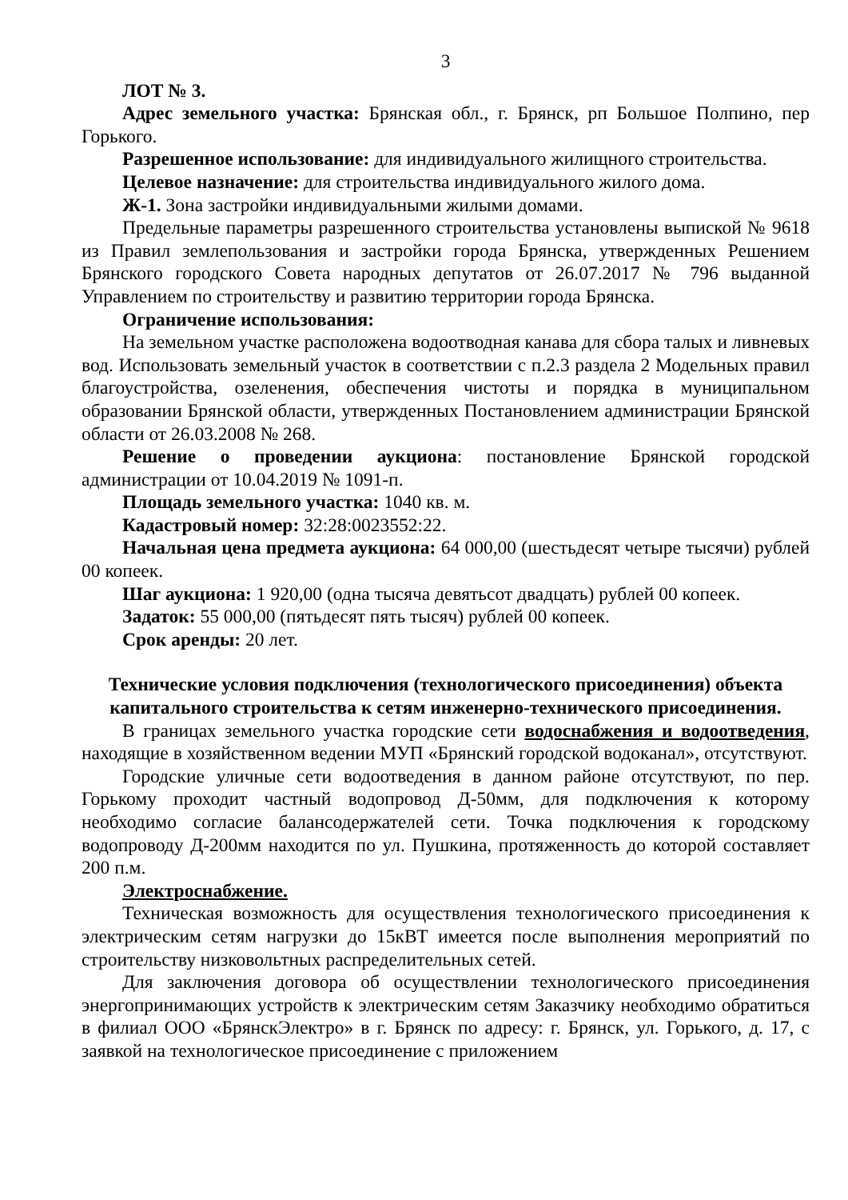3
ЛОТ № 3.
Адрес земельного участка: Брянская обл., г. Брянск, рп Большое Полпино, пер Горького.
Разрешенное использование: для индивидуального жилищного строительства.
Целевое назначение: для строительства индивидуального жилого дома.
Ж-1. Зона застройки индивидуальными жилыми домами.
Предельные параметры разрешенного строительства установлены выпиской № 9618 из Правил землепользования и застройки города Брянска, утвержденных Решением Брянского городского Совета народных депутатов от 26.07.2017 № 796 выданной Управлением по строительству и развитию территории города Брянска.
Ограничение использования:
На земельном участке расположена водоотводная канава для сбора талых и ливневых вод. Использовать земельный участок в соответствии с п.2.3 раздела 2 Модельных правил благоустройства, озеленения, обеспечения чистоты и порядка в муниципальном образовании Брянской области, утвержденных Постановлением администрации Брянской области от 26.03.2008 № 268.
Решение о проведении аукциона: постановление Брянской городской администрации от 10.04.2019 № 1091-п.
Площадь земельного участка: 1040 кв. м.
Кадастровый номер: 32:28:0023552:22.
Начальная цена предмета аукциона: 64 000,00 (шестьдесят четыре тысячи) рублей 00 копеек.
Шаг аукциона: 1 920,00 (одна тысяча девятьсот двадцать) рублей 00 копеек.
Задаток: 55 000,00 (пятьдесят пять тысяч) рублей 00 копеек.
Срок аренды: 20 лет.
Технические условия подключения (технологического присоединения) объекта капитального строительства к сетям инженерно-технического присоединения.
В границах земельного участка городские сети водоснабжения и водоотведения, находящие в хозяйственном ведении МУП «Брянский городской водоканал», отсутствуют.
Городские уличные сети водоотведения в данном районе отсутствуют, по пер. Горькому проходит частный водопровод Д-50мм, для подключения к которому необходимо согласие балансодержателей сети. Точка подключения к городскому водопроводу Д-200мм находится по ул. Пушкина, протяженность до которой составляет 200 п.м.
Электроснабжение.
Техническая возможность для осуществления технологического присоединения к электрическим сетям нагрузки до 15кВТ имеется после выполнения мероприятий по строительству низковольтных распределительных сетей.
Для заключения договора об осуществлении технологического присоединения энергопринимающих устройств к электрическим сетям Заказчику необходимо обратиться в филиал ООО «БрянскЭлектро» в г. Брянск по адресу: г. Брянск, ул. Горького, д. 17, с заявкой на технологическое присоединение с приложением